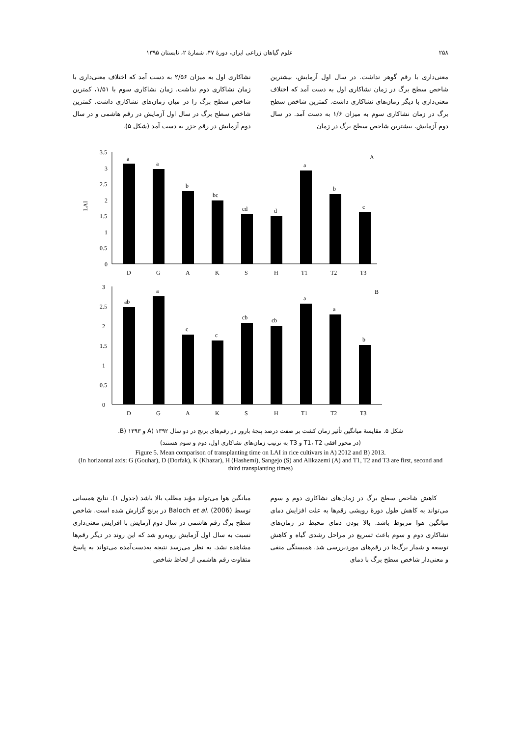۲۵۸ علوم گیاهان زراعی ایران، دورهٔ ۴۷، شمارهٔ ۲، تابستان ۱۳۹۵
معنی‌داری با رقم گوهر نداشت. در سال اول آزمایش، بیشترین شاخص سطح برگ در زمان نشاکاری اول به دست آمد که اختلاف معنی‌داری با دیگر زمان‌های نشاکاری داشت. کمترین شاخص سطح برگ در زمان نشاکاری سوم به میزان ۱/۶ به دست آمد. در سال دوم آزمایش، بیشترین شاخص سطح برگ در زمان
نشاکاری اول به میزان ۲/۵۶ به دست آمد که اختلاف معنی‌داری با زمان نشاکاری دوم نداشت. زمان نشاکاری سوم با ۱/۵۱، کمترین شاخص سطح برگ را در میان زمان‌های نشاکاری داشت. کمترین شاخص سطح برگ در سال اول آزمایش در رقم هاشمی و در سال دوم آزمایش در رقم خزر به دست آمد (شکل ۵).
3.5
3
2.5
2
1.5
1
0.5
0
LAI
A
a
D
a
G
b
A
bc
K
cd
S
d
H
a
T1
b
T2
c
T3
3
2.5
2
1.5
1
0.5
0
B
ab
D
a
G
c
A
c
K
cb
S
cb
H
a
T1
a
T2
b
T3
شکل ۵. مقایسهٔ میانگین تأثیر زمان کشت بر صفت درصد پنجهٔ بارور در رقم‌های برنج در دو سال A) ۱۳۹۲ و B) ۱۳۹۳.
(در محور افقی T1، T2 و T3 به ترتیب زمان‌های نشاکاری اول، دوم و سوم هستند)
Figure 5. Mean comparison of transplanting time on LAI in rice cultivars in A) 2012 and B) 2013.
(In horizontal axis: G (Gouhar), D (Dorfak), K (Khazar), H (Hashemi), Sangejo (S) and Alikazemi (A) and T1, T2 and T3 are first, second and third transplanting times)
کاهش شاخص سطح برگ در زمان‌های نشاکاری دوم و سوم می‌تواند به کاهش طول دورهٔ رویشی رقم‌ها به علت افزایش دمای میانگین هوا مربوط باشد. بالا بودن دمای محیط در زمان‌های نشاکاری دوم و سوم باعث تسریع در مراحل رشدی گیاه و کاهش توسعه و شمار برگ‌ها در رقم‌های موردبررسی شد. همبستگی منفی و معنی‌دار شاخص سطح برگ با دمای
میانگین هوا می‌تواند مؤید مطلب بالا باشد (جدول ۱). نتایج همسانی توسط Baloch et al. (2006) در برنج گزارش شده است. شاخص سطح برگ رقم هاشمی در سال دوم آزمایش با افزایش معنی‌داری نسبت به سال اول آزمایش روبه‌رو شد که این روند در دیگر رقم‌ها مشاهده نشد. به نظر می‌رسد نتیجه به‌دست‌آمده می‌تواند به پاسخ متفاوت رقم هاشمی از لحاظ شاخص